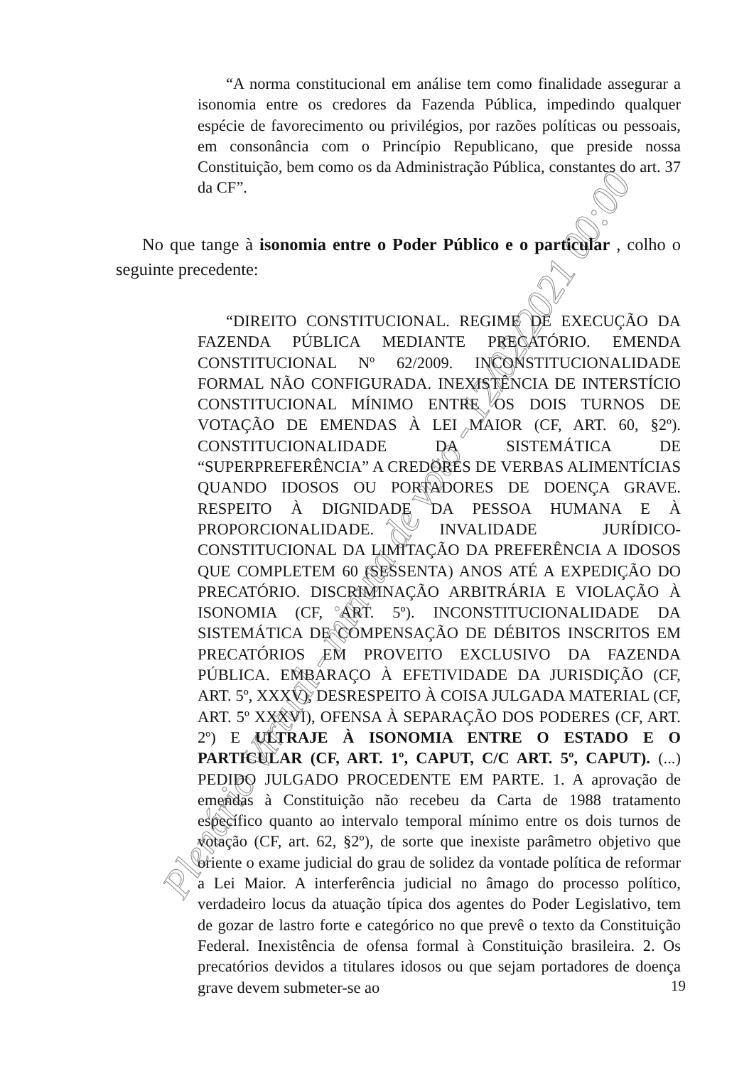“A norma constitucional em análise tem como finalidade assegurar a isonomia entre os credores da Fazenda Pública, impedindo qualquer espécie de favorecimento ou privilégios, por razões políticas ou pessoais, em consonância com o Princípio Republicano, que preside nossa Constituição, bem como os da Administração Pública, constantes do art. 37 da CF”.
No que tange à isonomia entre o Poder Público e o particular , colho o seguinte precedente:
“DIREITO CONSTITUCIONAL. REGIME DE EXECUÇÃO DA FAZENDA PÚBLICA MEDIANTE PRECATÓRIO. EMENDA CONSTITUCIONAL Nº 62/2009. INCONSTITUCIONALIDADE FORMAL NÃO CONFIGURADA. INEXISTÊNCIA DE INTERSTÍCIO CONSTITUCIONAL MÍNIMO ENTRE OS DOIS TURNOS DE VOTAÇÃO DE EMENDAS À LEI MAIOR (CF, ART. 60, §2º). CONSTITUCIONALIDADE DA SISTEMÁTICA DE “SUPERPREFERÊNCIA” A CREDORES DE VERBAS ALIMENTÍCIAS QUANDO IDOSOS OU PORTADORES DE DOENÇA GRAVE. RESPEITO À DIGNIDADE DA PESSOA HUMANA E À PROPORCIONALIDADE. INVALIDADE JURÍDICO-CONSTITUCIONAL DA LIMITAÇÃO DA PREFERÊNCIA A IDOSOS QUE COMPLETEM 60 (SESSENTA) ANOS ATÉ A EXPEDIÇÃO DO PRECATÓRIO. DISCRIMINAÇÃO ARBITRÁRIA E VIOLAÇÃO À ISONOMIA (CF, ART. 5º). INCONSTITUCIONALIDADE DA SISTEMÁTICA DE COMPENSAÇÃO DE DÉBITOS INSCRITOS EM PRECATÓRIOS EM PROVEITO EXCLUSIVO DA FAZENDA PÚBLICA. EMBARAÇO À EFETIVIDADE DA JURISDIÇÃO (CF, ART. 5º, XXXV), DESRESPEITO À COISA JULGADA MATERIAL (CF, ART. 5º XXXVI), OFENSA À SEPARAÇÃO DOS PODERES (CF, ART. 2º) E ULTRAJE À ISONOMIA ENTRE O ESTADO E O PARTICULAR (CF, ART. 1º, CAPUT, C/C ART. 5º, CAPUT). (...) PEDIDO JULGADO PROCEDENTE EM PARTE. 1. A aprovação de emendas à Constituição não recebeu da Carta de 1988 tratamento específico quanto ao intervalo temporal mínimo entre os dois turnos de votação (CF, art. 62, §2º), de sorte que inexiste parâmetro objetivo que oriente o exame judicial do grau de solidez da vontade política de reformar a Lei Maior. A interferência judicial no âmago do processo político, verdadeiro locus da atuação típica dos agentes do Poder Legislativo, tem de gozar de lastro forte e categórico no que prevê o texto da Constituição Federal. Inexistência de ofensa formal à Constituição brasileira. 2. Os precatórios devidos a titulares idosos ou que sejam portadores de doença grave devem submeter-se ao
19
Plenário Virtual - minuta de voto - 12/02/2021 00:00